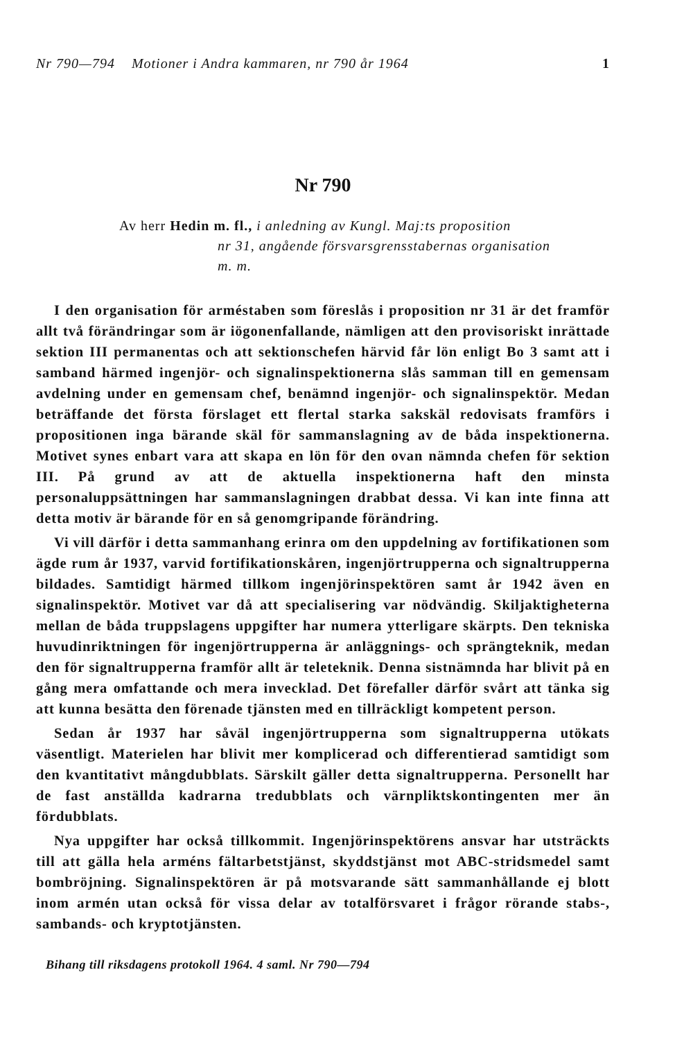Nr 790—794 Motioner i Andra kammaren, nr 790 år 1964 1
Nr 790
Av herr Hedin m. fl., i anledning av Kungl. Maj:ts proposition
nr 31, angående försvarsgrensstabernas organisation
m. m.
I den organisation för arméstaben som föreslås i proposition nr 31 är det framför allt två förändringar som är iögonenfallande, nämligen att den provisoriskt inrättade sektion III permanentas och att sektionschefen härvid får lön enligt Bo 3 samt att i samband härmed ingenjör- och signalinspektionerna slås samman till en gemensam avdelning under en gemensam chef, benämnd ingenjör- och signalinspektör. Medan beträffande det första förslaget ett flertal starka sakskäl redovisats framförs i propositionen inga bärande skäl för sammanslagning av de båda inspektionerna. Motivet synes enbart vara att skapa en lön för den ovan nämnda chefen för sektion III. På grund av att de aktuella inspektionerna haft den minsta personaluppsättningen har sammanslagningen drabbat dessa. Vi kan inte finna att detta motiv är bärande för en så genomgripande förändring.
Vi vill därför i detta sammanhang erinra om den uppdelning av fortifikationen som ägde rum år 1937, varvid fortifikationskåren, ingenjörtrupperna och signaltrupperna bildades. Samtidigt härmed tillkom ingenjörinspektören samt år 1942 även en signalinspektör. Motivet var då att specialisering var nödvändig. Skiljaktigheterna mellan de båda truppslagens uppgifter har numera ytterligare skärpts. Den tekniska huvudinriktningen för ingenjörtrupperna är anläggnings- och sprängteknik, medan den för signaltrupperna framför allt är teleteknik. Denna sistnämnda har blivit på en gång mera omfattande och mera invecklad. Det förefaller därför svårt att tänka sig att kunna besätta den förenade tjänsten med en tillräckligt kompetent person.
Sedan år 1937 har såväl ingenjörtrupperna som signaltrupperna utökats väsentligt. Materielen har blivit mer komplicerad och differentierad samtidigt som den kvantitativt mångdubblats. Särskilt gäller detta signaltrupperna. Personellt har de fast anställda kadrarna tredubblats och värnpliktskontingenten mer än fördubblats.
Nya uppgifter har också tillkommit. Ingenjörinspektörens ansvar har utsträckts till att gälla hela arméns fältarbetstjänst, skyddstjänst mot ABC-stridsmedel samt bombröjning. Signalinspektören är på motsvarande sätt sammanhållande ej blott inom armén utan också för vissa delar av totalförsvaret i frågor rörande stabs-, sambands- och kryptotjänsten.
Bihang till riksdagens protokoll 1964. 4 saml. Nr 790—794